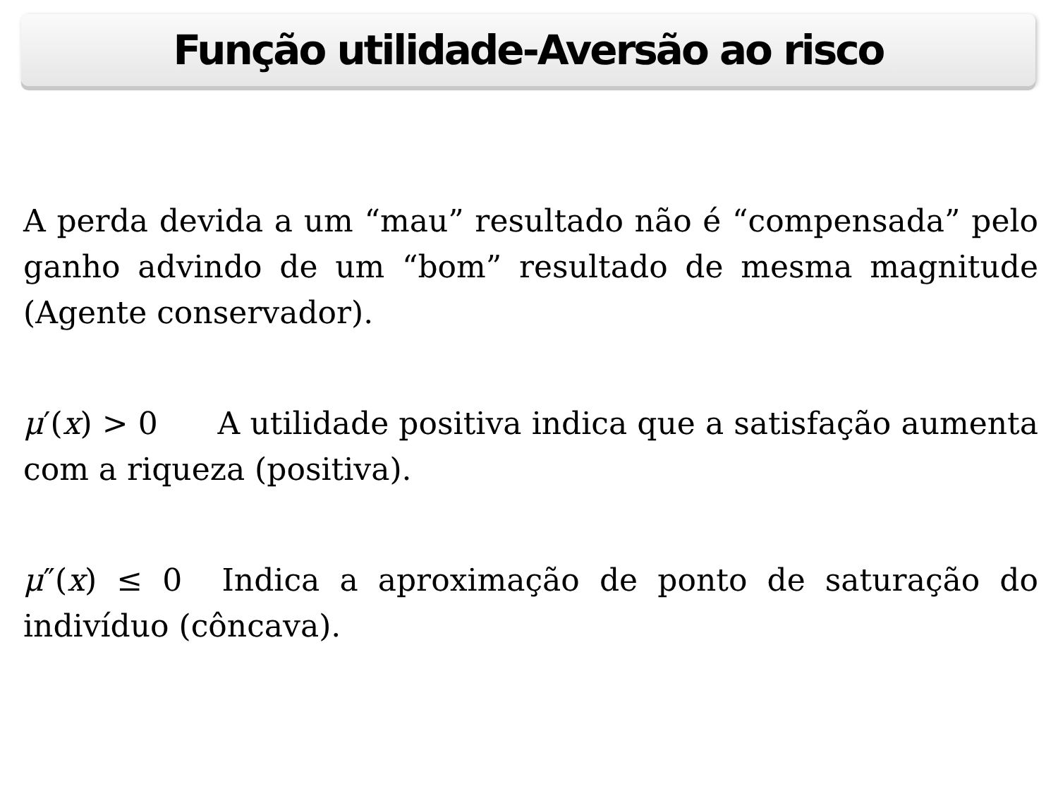Função utilidade-Aversão ao risco
A perda devida a um “mau” resultado não é “compensada” pelo ganho advindo de um “bom” resultado de mesma magnitude (Agente conservador).
μ′(x) > 0 A utilidade positiva indica que a satisfação aumenta com a riqueza (positiva).
μ″(x) ≤ 0 Indica a aproximação de ponto de saturação do indivíduo (côncava).